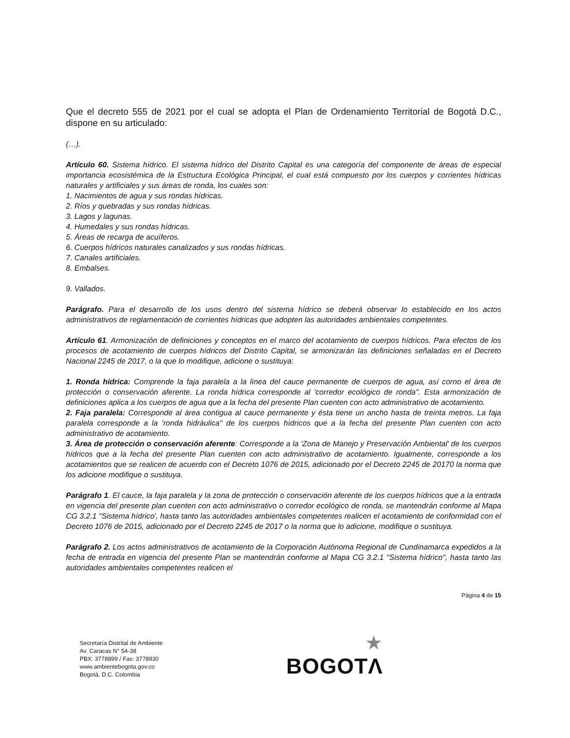Que el decreto 555 de 2021 por el cual se adopta el Plan de Ordenamiento Territorial de Bogotá D.C., dispone en su articulado:
(…).
Artículo 60. Sistema hídrico. El sistema hídrico del Distrito Capital es una categoría del componente de áreas de especial importancia ecosistémica de la Estructura Ecológica Principal, el cual está compuesto por los cuerpos y corrientes hídricas naturales y artificiales y sus áreas de ronda, los cuales son:
1. Nacimientos de agua y sus rondas hídricas.
2. Ríos y quebradas y sus rondas hídricas.
3. Lagos y lagunas.
4. Humedales y sus rondas hídricas.
5. Áreas de recarga de acuíferos.
6. Cuerpos hídricos naturales canalizados y sus rondas hídricas.
7. Canales artificiales.
8. Embalses.
9. Vallados.
Parágrafo. Para el desarrollo de los usos dentro del sistema hídrico se deberá observar lo establecido en los actos administrativos de reglamentación de corrientes hídricas que adopten las autoridades ambientales competentes.
Artículo 61. Armonización de definiciones y conceptos en el marco del acotamiento de cuerpos hídricos. Para efectos de los procesos de acotamiento de cuerpos hídricos del Distrito Capital, se armonizarán las definiciones señaladas en el Decreto Nacional 2245 de 2017, o la que lo modifique, adicione o sustituya:
1. Ronda hídrica: Comprende la faja paralela a la línea del cauce permanente de cuerpos de agua, así corno el área de protección o conservación aferente. La ronda hídrica corresponde al 'corredor ecológico de ronda". Esta armonización de definiciones aplica a los cuerpos de agua que a la fecha del presente Plan cuenten con acto administrativo de acotamiento.
2. Faja paralela: Corresponde al área contigua al cauce permanente y ésta tiene un ancho hasta de treinta metros. La faja paralela corresponde a la 'ronda hidráulica" de los cuerpos hídricos que a la fecha del presente Plan cuenten con acto administrativo de acotamiento.
3. Área de protección o conservación aferente: Corresponde a la 'Zona de Manejo y Preservación Ambiental' de los cuerpos hídricos que a la fecha del presente Plan cuenten con acto administrativo de acotamiento. Igualmente, corresponde a los acotamientos que se realicen de acuerdo con el Decreto 1076 de 2015, adicionado por el Decreto 2245 de 20170 la norma que los adicione modifique o sustituya.
Parágrafo 1. El cauce, la faja paralela y la zona de protección o conservación aferente de los cuerpos hídricos que a la entrada en vigencia del presente plan cuenten con acto administrativo o corredor ecológico de ronda, se mantendrán conforme al Mapa CG 3.2.1 "Sistema hídrico', hasta tanto las autoridades ambientales competentes realicen el acotamiento de conformidad con el Decreto 1076 de 2015, adicionado por el Decreto 2245 de 2017 o la norma que lo adicione, modifique o sustituya.
Parágrafo 2. Los actos administrativos de acotamiento de la Corporación Autónoma Regional de Cundinamarca expedidos a la fecha de entrada en vigencia del presente Plan se mantendrán conforme al Mapa CG 3.2.1 "Sistema hídrico", hasta tanto las autoridades ambientales competentes realicen el
Página 4 de 15
Secretaría Distrital de Ambiente
Av. Caracas N° 54-38
PBX: 3778899 / Fax: 3778930
www.ambientebogota.gov.co
Bogotá, D.C. Colombia
★
BOGOTΛ